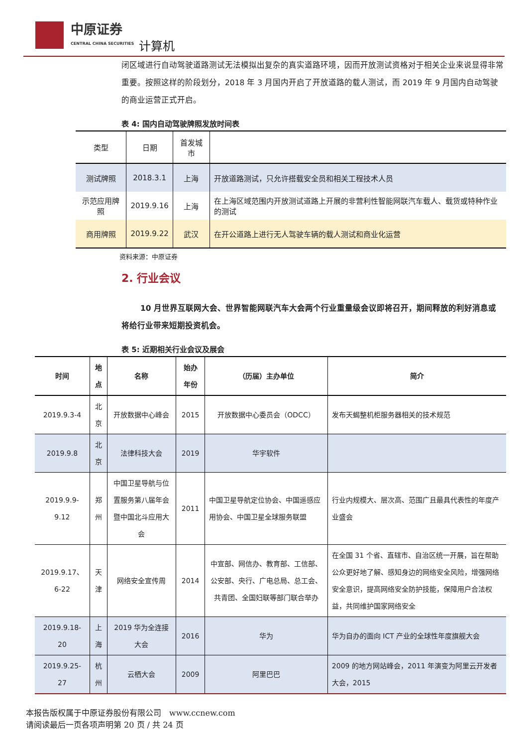中原证券
CENTRAL CHINA SECURITIES
计算机
闭区域进行自动驾驶道路测试无法模拟出复杂的真实道路环境，因而开放测试资格对于相关企业来说显得非常重要。按照这样的阶段划分，2018 年 3 月国内开启了开放道路的载人测试，而 2019 年 9 月国内自动驾驶的商业运营正式开启。
表 4: 国内自动驾驶牌照发放时间表
| 类型 | 日期 | 首发城市 | |
| --- | --- | --- | --- |
| 测试牌照 | 2018.3.1 | 上海 | 开放道路测试，只允许搭载安全员和相关工程技术人员 |
| 示范应用牌照 | 2019.9.16 | 上海 | 在上海区域范围内开放测试道路上开展的非营利性智能网联汽车载人、载货或特种作业的测试 |
| 商用牌照 | 2019.9.22 | 武汉 | 在开公道路上进行无人驾驶车辆的载人测试和商业化运营 |
资料来源：中原证券
2. 行业会议
10 月世界互联网大会、世界智能网联汽车大会两个行业重量级会议即将召开，期间释放的利好消息或将给行业带来短期投资机会。
表 5: 近期相关行业会议及展会
| 时间 | 地点 | 名称 | 始办年份 | （历届）主办单位 | 简介 |
| --- | --- | --- | --- | --- | --- |
| 2019.9.3-4 | 北京 | 开放数据中心峰会 | 2015 | 开放数据中心委员会（ODCC） | 发布天蝎整机柜服务器相关的技术规范 |
| 2019.9.8 | 北京 | 法律科技大会 | 2019 | 华宇软件 | |
| 2019.9.9-9.12 | 郑州 | 中国卫星导航与位置服务第八届年会暨中国北斗应用大会 | 2011 | 中国卫星导航定位协会、中国遥感应用协会、中国卫星全球服务联盟 | 行业内规模大、层次高、范围广且最具代表性的年度产业盛会 |
| 2019.9.17、6-22 | 天津 | 网络安全宣传周 | 2014 | 中宣部、网信办、教育部、工信部、公安部、央行、广电总局、总工会、共青团、全国妇联等部门联合举办 | 在全国 31 个省、直辖市、自治区统一开展，旨在帮助公众更好地了解、感知身边的网络安全风险，增强网络安全意识，提高网络安全防护技能，保障用户合法权益，共同维护国家网络安全 |
| 2019.9.18-20 | 上海 | 2019 华为全连接大会 | 2016 | 华为 | 华为自办的面向 ICT 产业的全球性年度旗舰大会 |
| 2019.9.25-27 | 杭州 | 云栖大会 | 2009 | 阿里巴巴 | 2009 的地方网站峰会，2011 年演变为阿里云开发者大会，2015 |
本报告版权属于中原证券股份有限公司　www.ccnew.com
请阅读最后一页各项声明第 20 页 / 共 24 页